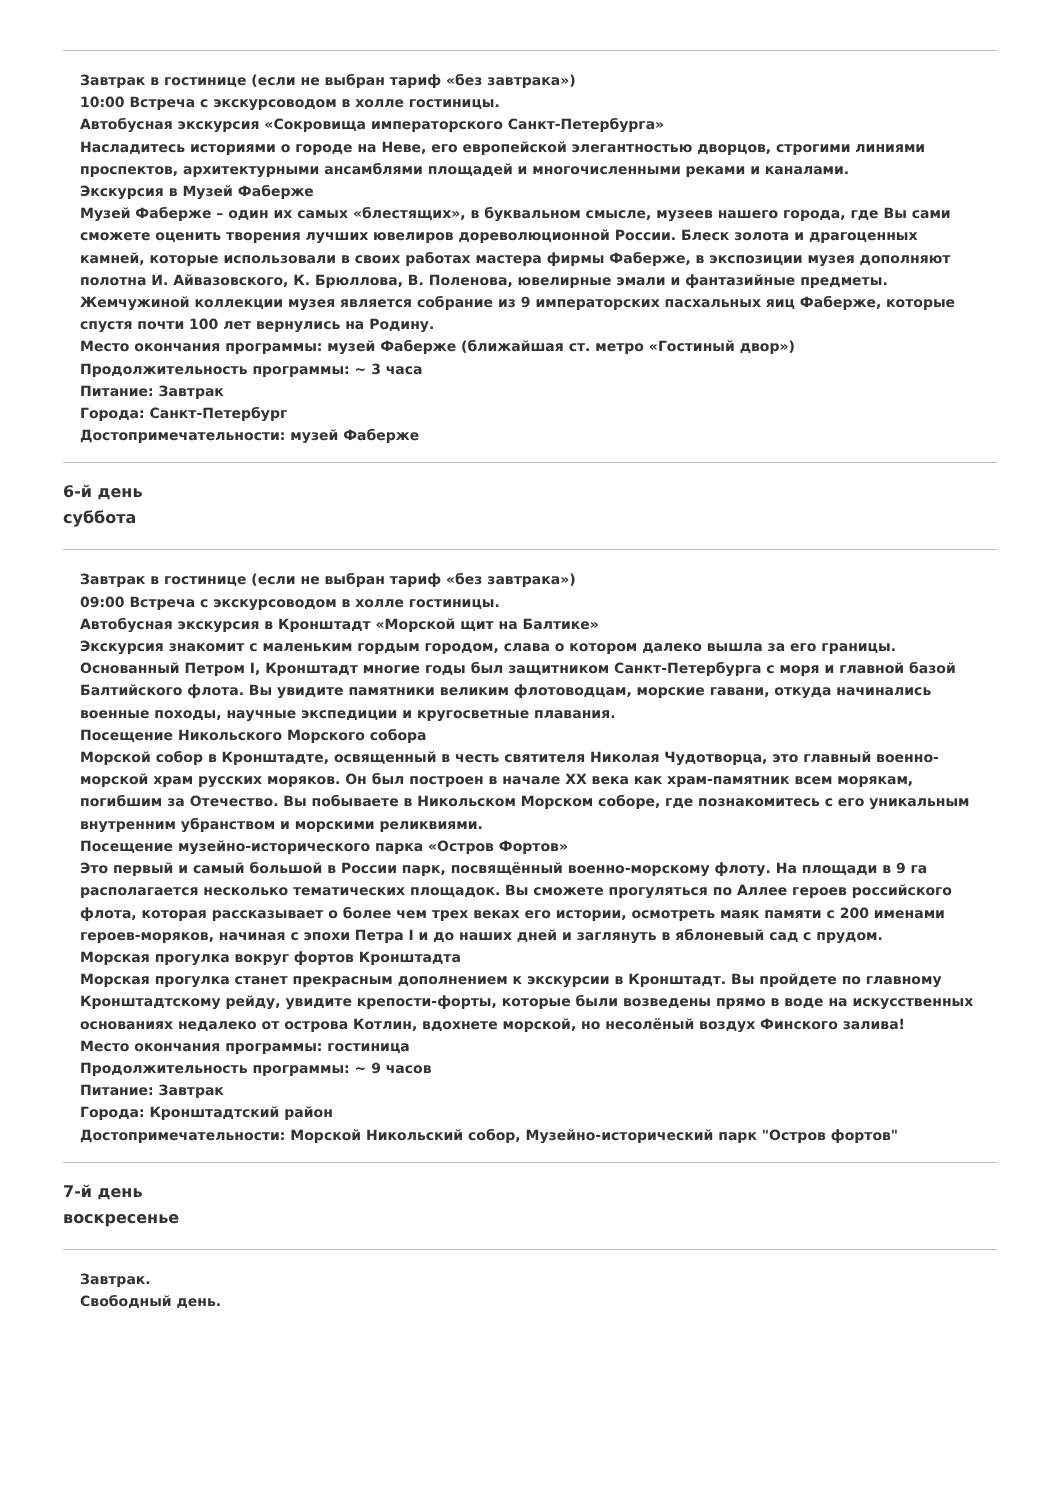Завтрак в гостинице (если не выбран тариф «без завтрака»)
10:00 Встреча с экскурсоводом в холле гостиницы.
Автобусная экскурсия «Сокровища императорского Санкт-Петербурга»
Насладитесь историями о городе на Неве, его европейской элегантностью дворцов, строгими линиями проспектов, архитектурными ансамблями площадей и многочисленными реками и каналами.
Экскурсия в Музей Фаберже
Музей Фаберже – один их самых «блестящих», в буквальном смысле, музеев нашего города, где Вы сами сможете оценить творения лучших ювелиров дореволюционной России. Блеск золота и драгоценных камней, которые использовали в своих работах мастера фирмы Фаберже, в экспозиции музея дополняют полотна И. Айвазовского, К. Брюллова, В. Поленова, ювелирные эмали и фантазийные предметы. Жемчужиной коллекции музея является собрание из 9 императорских пасхальных яиц Фаберже, которые спустя почти 100 лет вернулись на Родину.
Место окончания программы: музей Фаберже (ближайшая ст. метро «Гостиный двор»)
Продолжительность программы: ~ 3 часа
Питание: Завтрак
Города: Санкт-Петербург
Достопримечательности: музей Фаберже
6-й день
суббота
Завтрак в гостинице (если не выбран тариф «без завтрака»)
09:00 Встреча с экскурсоводом в холле гостиницы.
Автобусная экскурсия в Кронштадт «Морской щит на Балтике»
Экскурсия знакомит с маленьким гордым городом, слава о котором далеко вышла за его границы. Основанный Петром I, Кронштадт многие годы был защитником Санкт-Петербурга с моря и главной базой Балтийского флота. Вы увидите памятники великим флотоводцам, морские гавани, откуда начинались военные походы, научные экспедиции и кругосветные плавания.
Посещение Никольского Морского собора
Морской собор в Кронштадте, освященный в честь святителя Николая Чудотворца, это главный военно-морской храм русских моряков. Он был построен в начале XX века как храм-памятник всем морякам, погибшим за Отечество. Вы побываете в Никольском Морском соборе, где познакомитесь с его уникальным внутренним убранством и морскими реликвиями.
Посещение музейно-исторического парка «Остров Фортов»
Это первый и самый большой в России парк, посвящённый военно-морскому флоту. На площади в 9 га располагается несколько тематических площадок. Вы сможете прогуляться по Аллее героев российского флота, которая рассказывает о более чем трех веках его истории, осмотреть маяк памяти с 200 именами героев-моряков, начиная с эпохи Петра I и до наших дней и заглянуть в яблоневый сад с прудом.
Морская прогулка вокруг фортов Кронштадта
Морская прогулка станет прекрасным дополнением к экскурсии в Кронштадт. Вы пройдете по главному Кронштадтскому рейду, увидите крепости-форты, которые были возведены прямо в воде на искусственных основаниях недалеко от острова Котлин, вдохнете морской, но несолёный воздух Финского залива!
Место окончания программы: гостиница
Продолжительность программы: ~ 9 часов
Питание: Завтрак
Города: Кронштадтский район
Достопримечательности: Морской Никольский собор, Музейно-исторический парк "Остров фортов"
7-й день
воскресенье
Завтрак.
Свободный день.